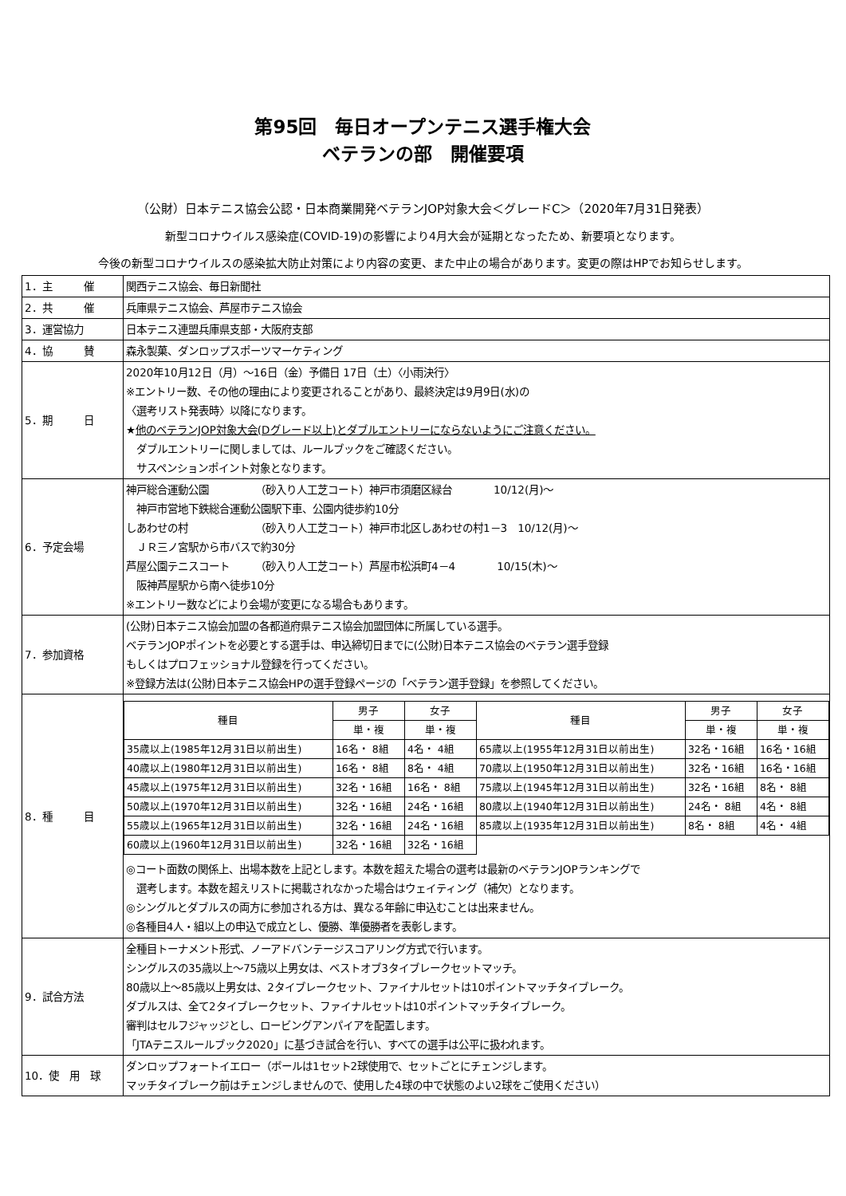第95回　毎日オープンテニス選手権大会
ベテランの部　開催要項
（公財）日本テニス協会公認・日本商業開発ベテランJOP対象大会＜グレードC＞（2020年7月31日発表）
新型コロナウイルス感染症(COVID-19)の影響により4月大会が延期となったため、新要項となります。
今後の新型コロナウイルスの感染拡大防止対策により内容の変更、また中止の場合があります。変更の際はHPでお知らせします。
| 1．主 催 | 関西テニス協会、毎日新聞社 |
| 2．共 催 | 兵庫県テニス協会、芦屋市テニス協会 |
| 3．運営協力 | 日本テニス連盟兵庫県支部・大阪府支部 |
| 4．協 賛 | 森永製菓、ダンロップスポーツマーケティング |
| 5．期 日 | 2020年10月12日（月）～16日（金）予備日 17日（土）〈小雨決行〉 ※エントリー数、その他の理由により変更されることがあり、最終決定は9月9日(水)の 〈選考リスト発表時〉以降になります。 ★ 他のベテランJOP対象大会(Dグレード以上)とダブルエントリーにならないようにご注意ください。 ダブルエントリーに関しましては、ルールブックをご確認ください。 サスペンションポイント対象となります。 |
| 6．予定会場 | 神戸総合運動公園 （砂入り人工芝コート）神戸市須磨区緑台 10/12(月)～ 神戸市営地下鉄総合運動公園駅下車、公園内徒歩約10分 しあわせの村 （砂入り人工芝コート）神戸市北区しあわせの村1－3 10/12(月)～ ＪＲ三ノ宮駅から市バスで約30分 芦屋公園テニスコート （砂入り人工芝コート）芦屋市松浜町4－4 10/15(木)～ 阪神芦屋駅から南へ徒歩10分 ※エントリー数などにより会場が変更になる場合もあります。 |
| 7．参加資格 | (公財)日本テニス協会加盟の各都道府県テニス協会加盟団体に所属している選手。 ベテランJOPポイントを必要とする選手は、申込締切日までに(公財)日本テニス協会のベテラン選手登録 もしくはプロフェッショナル登録を行ってください。 ※登録方法は(公財)日本テニス協会HPの選手登録ページの「ベテラン選手登録」を参照してください。 |
| 8．種 目 | / 種目 / 男子 / 女子 / 種目 / 男子 / 女子 / / --- / --- / --- / --- / --- / --- / / / 単・複 / 単・複 / / 単・複 / 単・複 / / 35歳以上(1985年12月31日以前出生) / 16名・ 8組 / 4名・ 4組 / 65歳以上(1955年12月31日以前出生) / 32名・16組 / 16名・16組 / / 40歳以上(1980年12月31日以前出生) / 16名・ 8組 / 8名・ 4組 / 70歳以上(1950年12月31日以前出生) / 32名・16組 / 16名・16組 / / 45歳以上(1975年12月31日以前出生) / 32名・16組 / 16名・ 8組 / 75歳以上(1945年12月31日以前出生) / 32名・16組 / 8名・ 8組 / / 50歳以上(1970年12月31日以前出生) / 32名・16組 / 24名・16組 / 80歳以上(1940年12月31日以前出生) / 24名・ 8組 / 4名・ 8組 / / 55歳以上(1965年12月31日以前出生) / 32名・16組 / 24名・16組 / 85歳以上(1935年12月31日以前出生) / 8名・ 8組 / 4名・ 4組 / / 60歳以上(1960年12月31日以前出生) / 32名・16組 / 32名・16組 / / / / ◎コート面数の関係上、出場本数を上記とします。本数を超えた場合の選考は最新のベテランJOPランキングで 選考します。本数を超えリストに掲載されなかった場合はウェイティング（補欠）となります。 ◎シングルとダブルスの両方に参加される方は、異なる年齢に申込むことは出来ません。 ◎各種目4人・組以上の申込で成立とし、優勝、準優勝者を表彰します。 |
| 9．試合方法 | 全種目トーナメント形式、ノーアドバンテージスコアリング方式で行います。 シングルスの35歳以上～75歳以上男女は、ベストオブ3タイブレークセットマッチ。 80歳以上～85歳以上男女は、2タイブレークセット、ファイナルセットは10ポイントマッチタイブレーク。 ダブルスは、全て2タイブレークセット、ファイナルセットは10ポイントマッチタイブレーク。 審判はセルフジャッジとし、ロービングアンパイアを配置します。 「JTAテニスルールブック2020」に基づき試合を行い、すべての選手は公平に扱われます。 |
| 10．使 用 球 | ダンロップフォートイエロー（ボールは1セット2球使用で、セットごとにチェンジします。 マッチタイブレーク前はチェンジしませんので、使用した4球の中で状態のよい2球をご使用ください） |